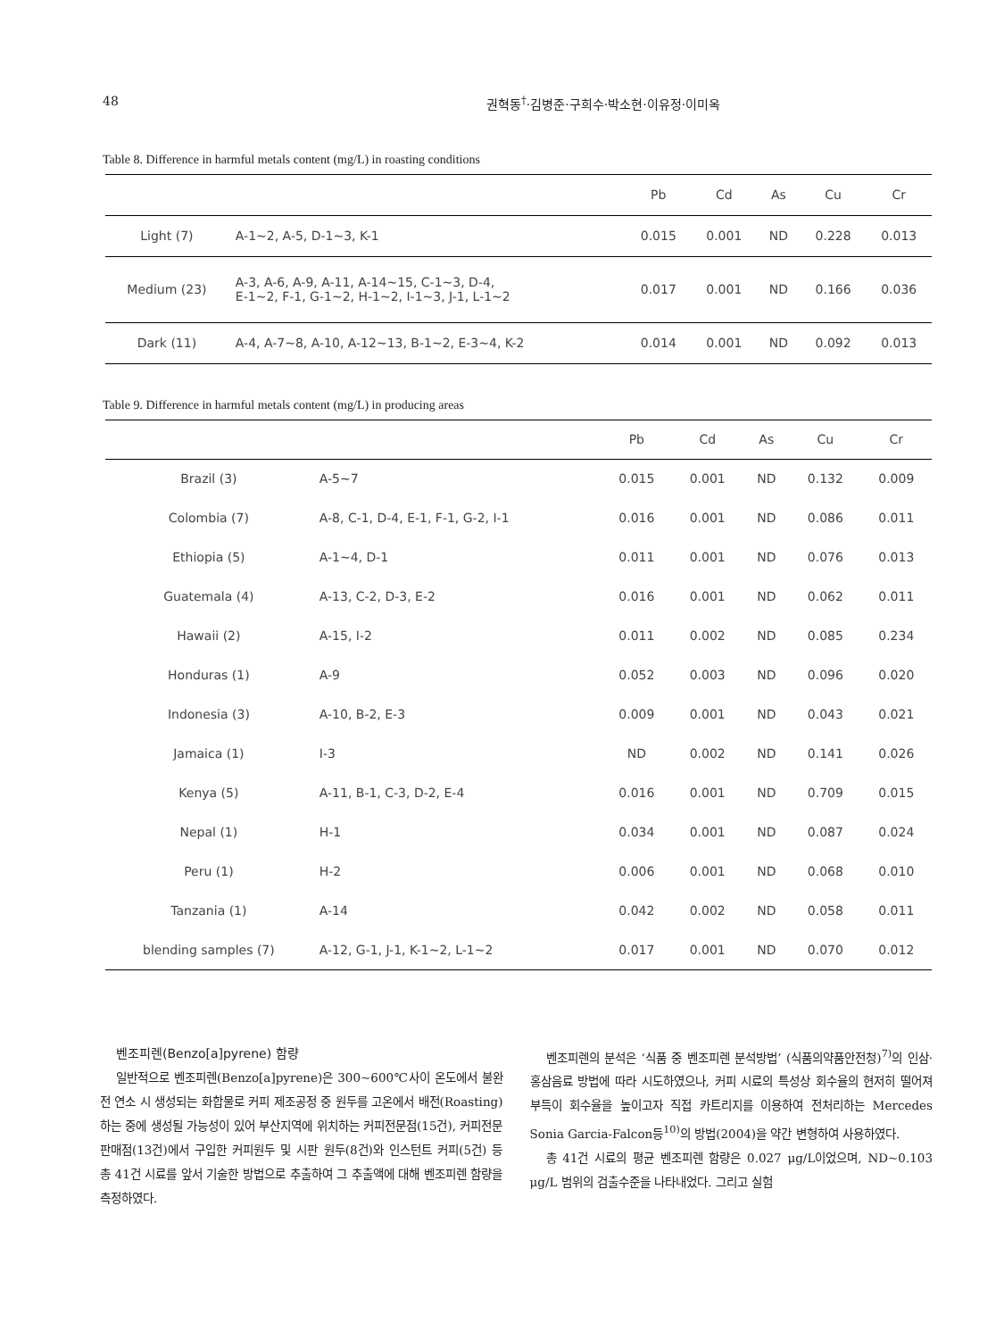48 권혁동<sup>†</sup>·김병준·구희수·박소현·이유정·이미옥
Table 8. Difference in harmful metals content (mg/L) in roasting conditions
| | | Pb | Cd | As | Cu | Cr |
| --- | --- | --- | --- | --- | --- | --- |
| Light (7) | A-1~2, A-5, D-1~3, K-1 | 0.015 | 0.001 | ND | 0.228 | 0.013 |
| Medium (23) | A-3, A-6, A-9, A-11, A-14~15, C-1~3, D-4, E-1~2, F-1, G-1~2, H-1~2, I-1~3, J-1, L-1~2 | 0.017 | 0.001 | ND | 0.166 | 0.036 |
| Dark (11) | A-4, A-7~8, A-10, A-12~13, B-1~2, E-3~4, K-2 | 0.014 | 0.001 | ND | 0.092 | 0.013 |
Table 9. Difference in harmful metals content (mg/L) in producing areas
| | | Pb | Cd | As | Cu | Cr |
| --- | --- | --- | --- | --- | --- | --- |
| Brazil (3) | A-5~7 | 0.015 | 0.001 | ND | 0.132 | 0.009 |
| Colombia (7) | A-8, C-1, D-4, E-1, F-1, G-2, I-1 | 0.016 | 0.001 | ND | 0.086 | 0.011 |
| Ethiopia (5) | A-1~4, D-1 | 0.011 | 0.001 | ND | 0.076 | 0.013 |
| Guatemala (4) | A-13, C-2, D-3, E-2 | 0.016 | 0.001 | ND | 0.062 | 0.011 |
| Hawaii (2) | A-15, I-2 | 0.011 | 0.002 | ND | 0.085 | 0.234 |
| Honduras (1) | A-9 | 0.052 | 0.003 | ND | 0.096 | 0.020 |
| Indonesia (3) | A-10, B-2, E-3 | 0.009 | 0.001 | ND | 0.043 | 0.021 |
| Jamaica (1) | I-3 | ND | 0.002 | ND | 0.141 | 0.026 |
| Kenya (5) | A-11, B-1, C-3, D-2, E-4 | 0.016 | 0.001 | ND | 0.709 | 0.015 |
| Nepal (1) | H-1 | 0.034 | 0.001 | ND | 0.087 | 0.024 |
| Peru (1) | H-2 | 0.006 | 0.001 | ND | 0.068 | 0.010 |
| Tanzania (1) | A-14 | 0.042 | 0.002 | ND | 0.058 | 0.011 |
| blending samples (7) | A-12, G-1, J-1, K-1~2, L-1~2 | 0.017 | 0.001 | ND | 0.070 | 0.012 |
벤조피렌(Benzo[a]pyrene) 함량
일반적으로 벤조피렌(Benzo[a]pyrene)은 300~600℃사이 온도에서 불완전 연소 시 생성되는 화합물로 커피 제조공정 중 원두를 고온에서 배전(Roasting)하는 중에 생성될 가능성이 있어 부산지역에 위치하는 커피전문점(15건), 커피전문 판매점(13건)에서 구입한 커피원두 및 시판 원두(8건)와 인스턴트 커피(5건) 등 총 41건 시료를 앞서 기술한 방법으로 추출하여 그 추출액에 대해 벤조피렌 함량을 측정하였다.
벤조피렌의 분석은 ‘식품 중 벤조피렌 분석방법’ (식품의약품안전청)<sup>7)</sup>의 인삼·홍삼음료 방법에 따라 시도하였으나, 커피 시료의 특성상 회수율의 현저히 떨어져 부득이 회수율을 높이고자 직접 카트리지를 이용하여 전처리하는 Mercedes Sonia Garcia-Falcon등<sup>10)</sup>의 방법(2004)을 약간 변형하여 사용하였다.
총 41건 시료의 평균 벤조피렌 함량은 0.027 μg/L이었으며, ND~0.103 μg/L 범위의 검출수준을 나타내었다. 그리고 실험